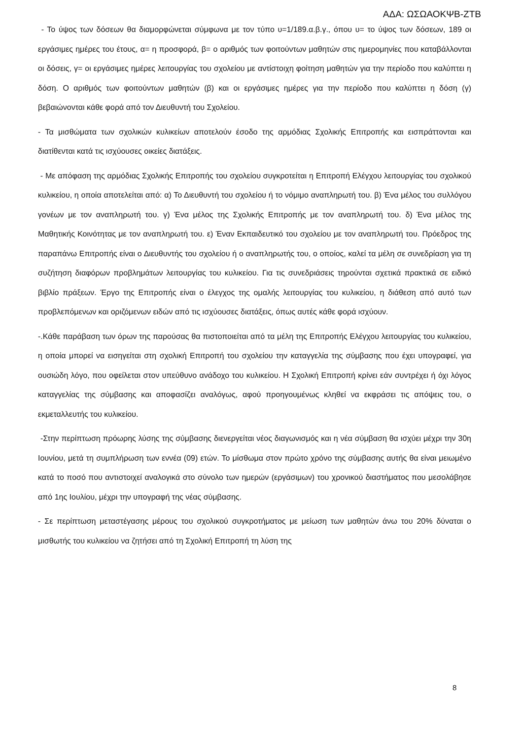ΑΔΑ: ΩΣΩΑΟΚΨΒ-ΖΤΒ
- Το ύψος των δόσεων θα διαμορφώνεται σύμφωνα με τον τύπο υ=1/189.α.β.γ., όπου υ= το ύψος των δόσεων, 189 οι εργάσιμες ημέρες του έτους, α= η προσφορά, β= ο αριθμός των φοιτούντων μαθητών στις ημερομηνίες που καταβάλλονται οι δόσεις, γ= οι εργάσιμες ημέρες λειτουργίας του σχολείου με αντίστοιχη φοίτηση μαθητών για την περίοδο που καλύπτει η δόση. Ο αριθμός των φοιτούντων μαθητών (β) και οι εργάσιμες ημέρες για την περίοδο που καλύπτει η δόση (γ) βεβαιώνονται κάθε φορά από τον Διευθυντή του Σχολείου.
- Τα μισθώματα των σχολικών κυλικείων αποτελούν έσοδο της αρμόδιας Σχολικής Επιτροπής και εισπράττονται και διατίθενται κατά τις ισχύουσες οικείες διατάξεις.
- Με απόφαση της αρμόδιας Σχολικής Επιτροπής του σχολείου συγκροτείται η Επιτροπή Ελέγχου λειτουργίας του σχολικού κυλικείου, η οποία αποτελείται από: α) Το Διευθυντή του σχολείου ή το νόμιμο αναπληρωτή του. β) Ένα μέλος του συλλόγου γονέων με τον αναπληρωτή του. γ) Ένα μέλος της Σχολικής Επιτροπής με τον αναπληρωτή του. δ) Ένα μέλος της Μαθητικής Κοινότητας με τον αναπληρωτή του. ε) Έναν Εκπαιδευτικό του σχολείου με τον αναπληρωτή του. Πρόεδρος της παραπάνω Επιτροπής είναι ο Διευθυντής του σχολείου ή ο αναπληρωτής του, ο οποίος, καλεί τα μέλη σε συνεδρίαση για τη συζήτηση διαφόρων προβλημάτων λειτουργίας του κυλικείου. Για τις συνεδριάσεις τηρούνται σχετικά πρακτικά σε ειδικό βιβλίο πράξεων. Έργο της Επιτροπής είναι ο έλεγχος της ομαλής λειτουργίας του κυλικείου, η διάθεση από αυτό των προβλεπόμενων και οριζόμενων ειδών από τις ισχύουσες διατάξεις, όπως αυτές κάθε φορά ισχύουν.
-.Κάθε παράβαση των όρων της παρούσας θα πιστοποιείται από τα μέλη της Επιτροπής Ελέγχου λειτουργίας του κυλικείου, η οποία μπορεί να εισηγείται στη σχολική Επιτροπή του σχολείου την καταγγελία της σύμβασης που έχει υπογραφεί, για ουσιώδη λόγο, που οφείλεται στον υπεύθυνο ανάδοχο του κυλικείου. Η Σχολική Επιτροπή κρίνει εάν συντρέχει ή όχι λόγος καταγγελίας της σύμβασης και αποφασίζει αναλόγως, αφού προηγουμένως κληθεί να εκφράσει τις απόψεις του, ο εκμεταλλευτής του κυλικείου.
-Στην περίπτωση πρόωρης λύσης της σύμβασης διενεργείται νέος διαγωνισμός και η νέα σύμβαση θα ισχύει μέχρι την 30η Ιουνίου, μετά τη συμπλήρωση των εννέα (09) ετών. Το μίσθωμα στον πρώτο χρόνο της σύμβασης αυτής θα είναι μειωμένο κατά το ποσό που αντιστοιχεί αναλογικά στο σύνολο των ημερών (εργάσιμων) του χρονικού διαστήματος που μεσολάβησε από 1ης Ιουλίου, μέχρι την υπογραφή της νέας σύμβασης.
- Σε περίπτωση μεταστέγασης μέρους του σχολικού συγκροτήματος με μείωση των μαθητών άνω του 20% δύναται ο μισθωτής του κυλικείου να ζητήσει από τη Σχολική Επιτροπή τη λύση της
8